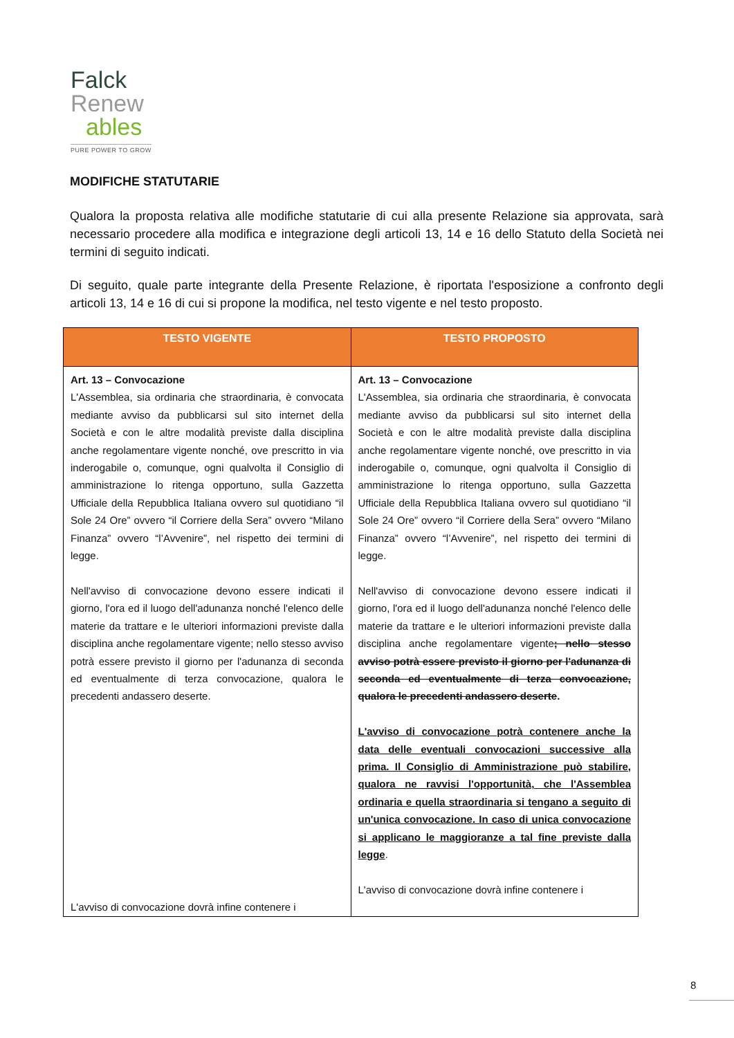Falck
Renew
ables
PURE POWER TO GROW
MODIFICHE STATUTARIE
Qualora la proposta relativa alle modifiche statutarie di cui alla presente Relazione sia approvata, sarà necessario procedere alla modifica e integrazione degli articoli 13, 14 e 16 dello Statuto della Società nei termini di seguito indicati.
Di seguito, quale parte integrante della Presente Relazione, è riportata l'esposizione a confronto degli articoli 13, 14 e 16 di cui si propone la modifica, nel testo vigente e nel testo proposto.
| TESTO VIGENTE | TESTO PROPOSTO |
| --- | --- |
| Art. 13 – Convocazione L'Assemblea, sia ordinaria che straordinaria, è convocata mediante avviso da pubblicarsi sul sito internet della Società e con le altre modalità previste dalla disciplina anche regolamentare vigente nonché, ove prescritto in via inderogabile o, comunque, ogni qualvolta il Consiglio di amministrazione lo ritenga opportuno, sulla Gazzetta Ufficiale della Repubblica Italiana ovvero sul quotidiano “il Sole 24 Ore” ovvero “il Corriere della Sera” ovvero “Milano Finanza” ovvero “l’Avvenire”, nel rispetto dei termini di legge. Nell'avviso di convocazione devono essere indicati il giorno, l'ora ed il luogo dell'adunanza nonché l'elenco delle materie da trattare e le ulteriori informazioni previste dalla disciplina anche regolamentare vigente; nello stesso avviso potrà essere previsto il giorno per l'adunanza di seconda ed eventualmente di terza convocazione, qualora le precedenti andassero deserte. L'avviso di convocazione dovrà infine contenere i | Art. 13 – Convocazione L'Assemblea, sia ordinaria che straordinaria, è convocata mediante avviso da pubblicarsi sul sito internet della Società e con le altre modalità previste dalla disciplina anche regolamentare vigente nonché, ove prescritto in via inderogabile o, comunque, ogni qualvolta il Consiglio di amministrazione lo ritenga opportuno, sulla Gazzetta Ufficiale della Repubblica Italiana ovvero sul quotidiano “il Sole 24 Ore” ovvero “il Corriere della Sera” ovvero “Milano Finanza” ovvero “l’Avvenire”, nel rispetto dei termini di legge. Nell'avviso di convocazione devono essere indicati il giorno, l'ora ed il luogo dell'adunanza nonché l'elenco delle materie da trattare e le ulteriori informazioni previste dalla disciplina anche regolamentare vigente ; nello stesso avviso potrà essere previsto il giorno per l'adunanza di seconda ed eventualmente di terza convocazione, qualora le precedenti andassero deserte . L'avviso di convocazione potrà contenere anche la data delle eventuali convocazioni successive alla prima. Il Consiglio di Amministrazione può stabilire, qualora ne ravvisi l'opportunità, che l'Assemblea ordinaria e quella straordinaria si tengano a seguito di un'unica convocazione. In caso di unica convocazione si applicano le maggioranze a tal fine previste dalla legge . L'avviso di convocazione dovrà infine contenere i |
8